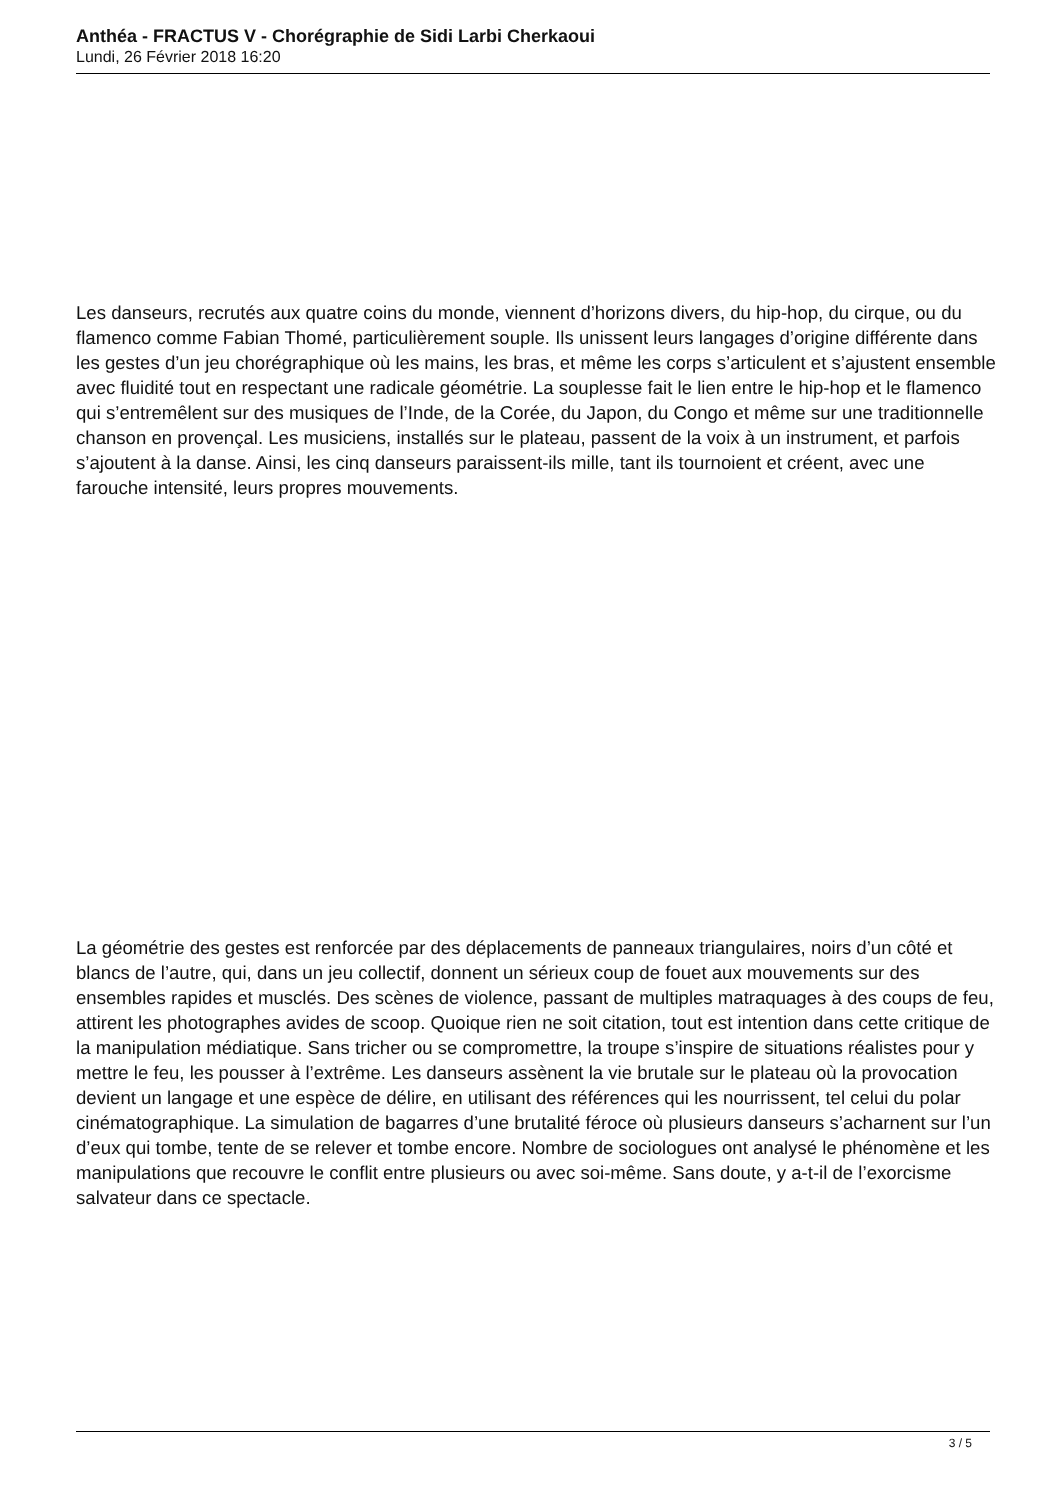Anthéa - FRACTUS V - Chorégraphie de Sidi Larbi Cherkaoui
Lundi, 26 Février 2018 16:20
Les danseurs, recrutés aux quatre coins du monde, viennent d’horizons divers, du hip-hop, du cirque, ou du flamenco comme Fabian Thomé, particulièrement souple. Ils unissent leurs langages d’origine différente dans les gestes d’un jeu chorégraphique où les mains, les bras, et même les corps s’articulent et s’ajustent ensemble avec fluidité tout en respectant une radicale géométrie. La souplesse fait le lien entre le hip-hop et le flamenco qui s’entremêlent sur des musiques de l’Inde, de la Corée, du Japon, du Congo et même sur une traditionnelle chanson en provençal. Les musiciens, installés sur le plateau, passent de la voix à un instrument, et parfois s’ajoutent à la danse. Ainsi, les cinq danseurs paraissent-ils mille, tant ils tournoient et créent, avec une farouche intensité, leurs propres mouvements.
La géométrie des gestes est renforcée par des déplacements de panneaux triangulaires, noirs d’un côté et blancs de l’autre, qui, dans un jeu collectif, donnent un sérieux coup de fouet aux mouvements sur des ensembles rapides et musclés. Des scènes de violence, passant de multiples matraquages à des coups de feu, attirent les photographes avides de scoop. Quoique rien ne soit citation, tout est intention dans cette critique de la manipulation médiatique. Sans tricher ou se compromettre, la troupe s’inspire de situations réalistes pour y mettre le feu, les pousser à l’extrême. Les danseurs assènent la vie brutale sur le plateau où la provocation devient un langage et une espèce de délire, en utilisant des références qui les nourrissent, tel celui du polar cinématographique. La simulation de bagarres d’une brutalité féroce où plusieurs danseurs s’acharnent sur l’un d’eux qui tombe, tente de se relever et tombe encore. Nombre de sociologues ont analysé le phénomène et les manipulations que recouvre le conflit entre plusieurs ou avec soi-même. Sans doute, y a-t-il de l’exorcisme salvateur dans ce spectacle.
3 / 5